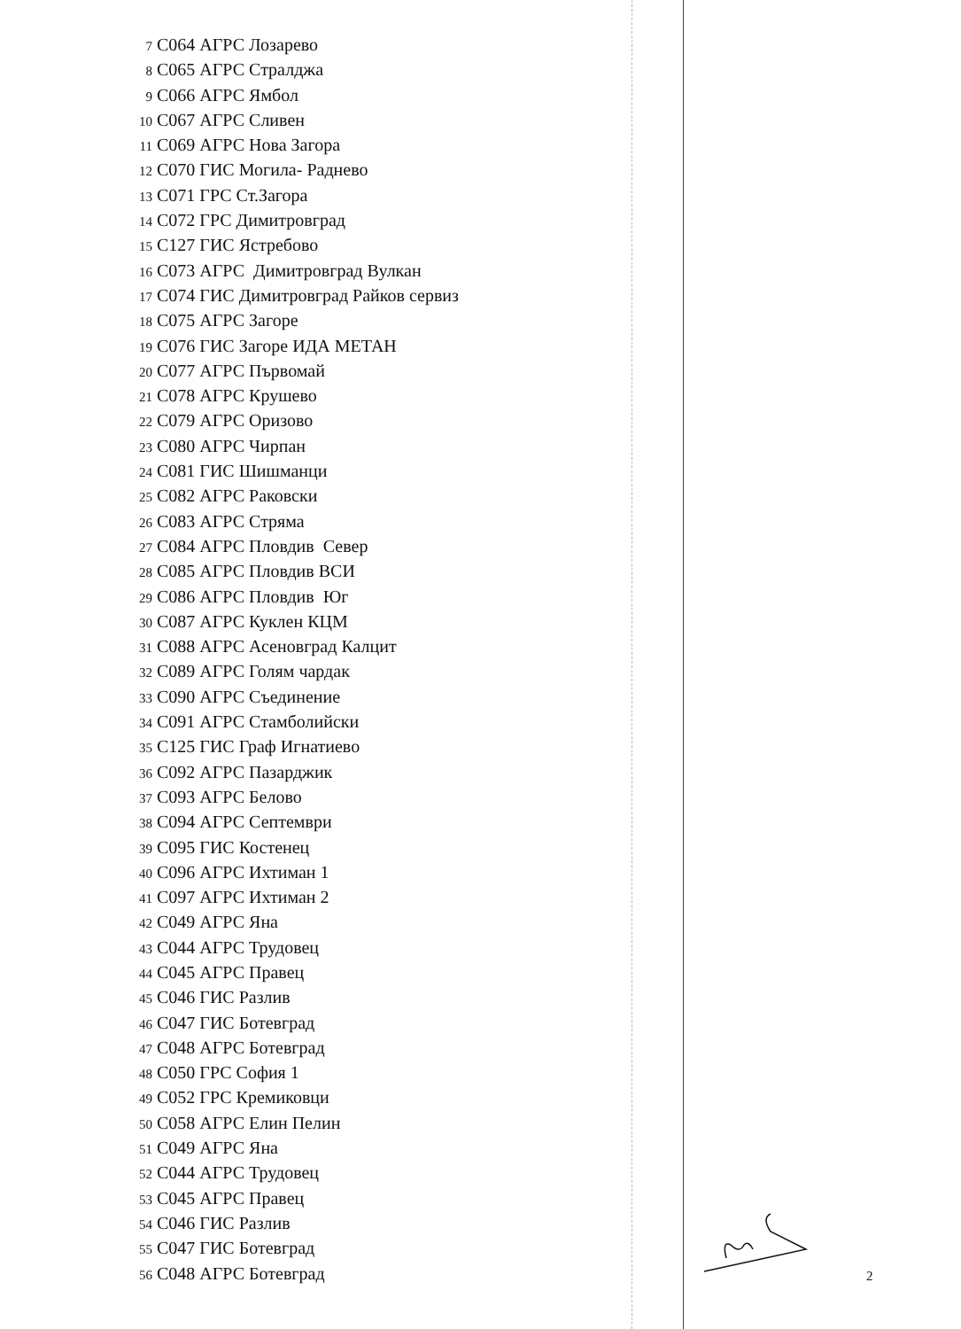7 С064 АГРС Лозарево
8 С065 АГРС Стралджа
9 С066 АГРС Ямбол
10 С067 АГРС Сливен
11 С069 АГРС Нова Загора
12 С070 ГИС Могила- Раднево
13 С071 ГРС Ст.Загора
14 С072 ГРС Димитровград
15 С127 ГИС Ястребово
16 С073 АГРС Димитровград Вулкан
17 С074 ГИС Димитровград Райков сервиз
18 С075 АГРС Загоре
19 С076 ГИС Загоре ИДА МЕТАН
20 С077 АГРС Първомай
21 С078 АГРС Крушево
22 С079 АГРС Оризово
23 С080 АГРС Чирпан
24 С081 ГИС Шишманци
25 С082 АГРС Раковски
26 С083 АГРС Стряма
27 С084 АГРС Пловдив Север
28 С085 АГРС Пловдив ВСИ
29 С086 АГРС Пловдив Юг
30 С087 АГРС Куклен КЦМ
31 С088 АГРС Асеновград Калцит
32 С089 АГРС Голям чардак
33 С090 АГРС Съединение
34 С091 АГРС Стамболийски
35 С125 ГИС Граф Игнатиево
36 С092 АГРС Пазарджик
37 С093 АГРС Белово
38 С094 АГРС Септември
39 С095 ГИС Костенец
40 С096 АГРС Ихтиман 1
41 С097 АГРС Ихтиман 2
42 С049 АГРС Яна
43 С044 АГРС Трудовец
44 С045 АГРС Правец
45 С046 ГИС Разлив
46 С047 ГИС Ботевград
47 С048 АГРС Ботевград
48 С050 ГРС София 1
49 С052 ГРС Кремиковци
50 С058 АГРС Елин Пелин
51 С049 АГРС Яна
52 С044 АГРС Трудовец
53 С045 АГРС Правец
54 С046 ГИС Разлив
55 С047 ГИС Ботевград
56 С048 АГРС Ботевград
2